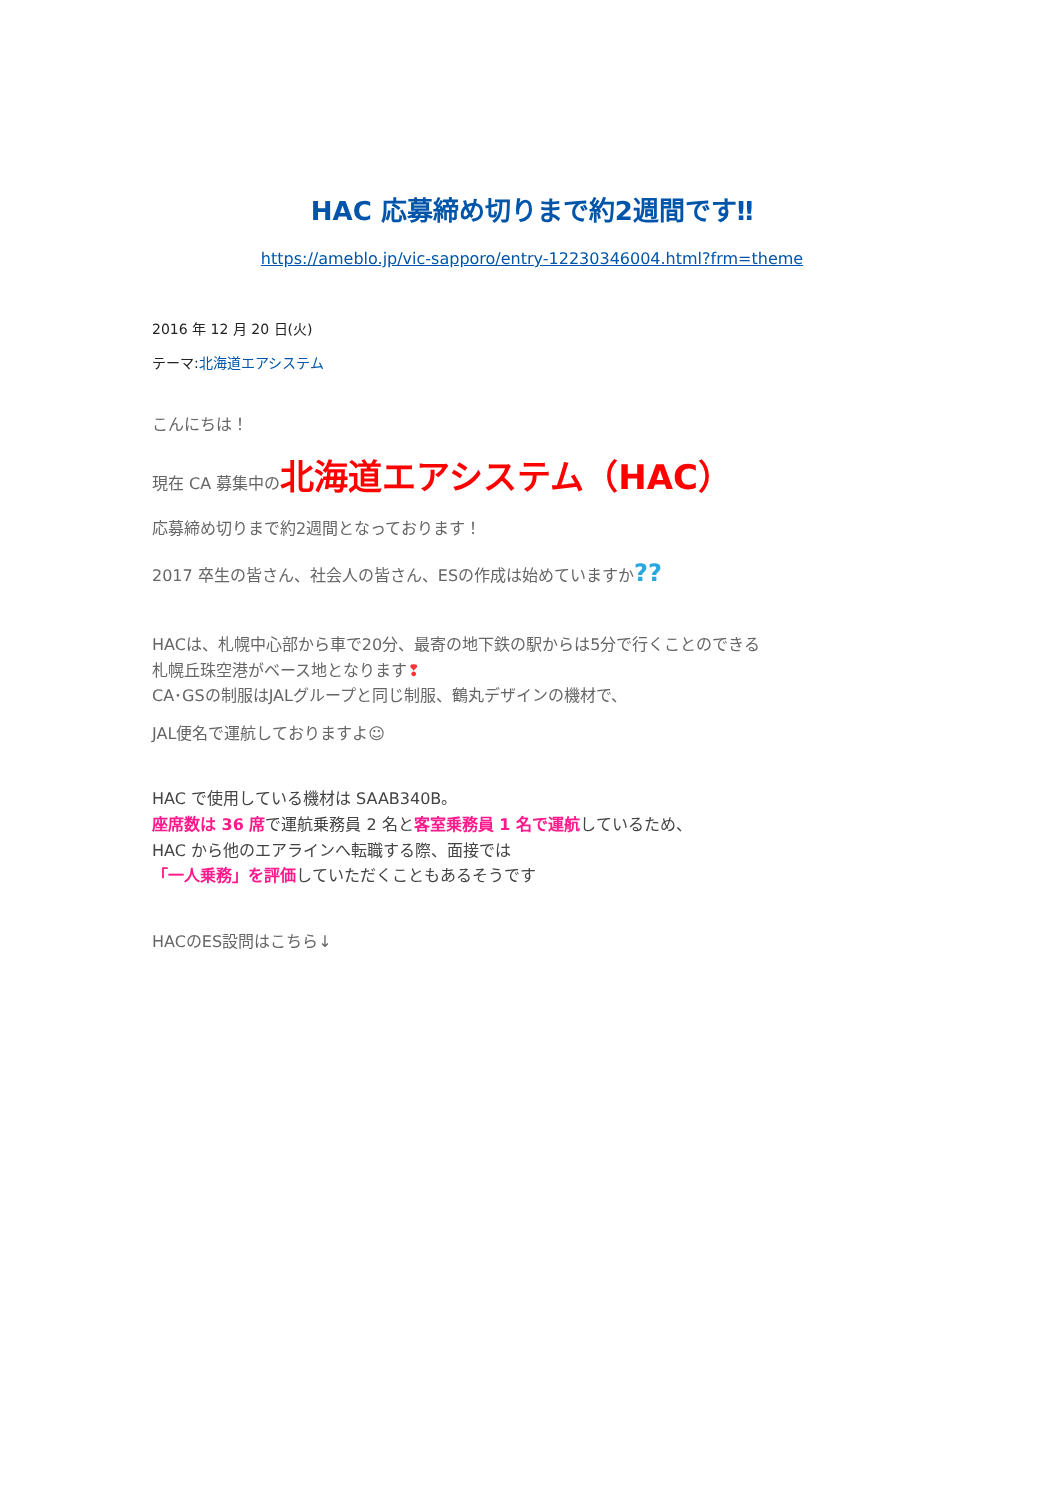HAC 応募締め切りまで約2週間です‼
https://ameblo.jp/vic-sapporo/entry-12230346004.html?frm=theme
2016 年 12 月 20 日(火)
テーマ:北海道エアシステム
こんにちは！
現在 CA 募集中の北海道エアシステム（HAC）
応募締め切りまで約2週間となっております！
2017 卒生の皆さん、社会人の皆さん、ESの作成は始めていますか??
HACは、札幌中心部から車で20分、最寄の地下鉄の駅からは5分で行くことのできる
札幌丘珠空港がベース地となります❢
CA･GSの制服はJALグループと同じ制服、鶴丸デザインの機材で、
JAL便名で運航しておりますよ☺
HAC で使用している機材は SAAB340B。
座席数は 36 席で運航乗務員 2 名と客室乗務員 1 名で運航しているため、
HAC から他のエアラインへ転職する際、面接では
「一人乗務」を評価していただくこともあるそうです
HACのES設問はこちら↓